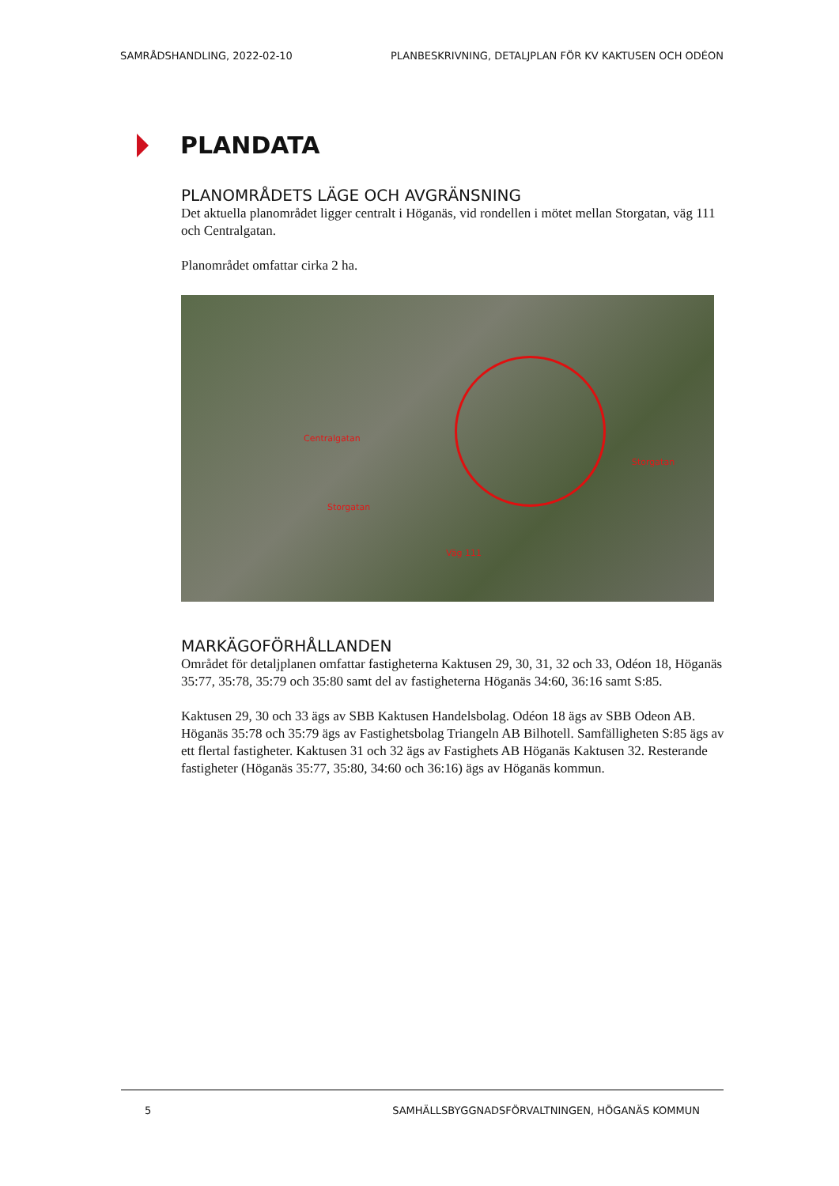SAMRÅDSHANDLING, 2022-02-10 PLANBESKRIVNING, DETALJPLAN FÖR KV KAKTUSEN OCH ODÉON
PLANDATA
PLANOMRÅDETS LÄGE OCH AVGRÄNSNING
Det aktuella planområdet ligger centralt i Höganäs, vid rondellen i mötet mellan Storgatan, väg 111 och Centralgatan.
Planområdet omfattar cirka 2 ha.
Centralgatan
Storgatan
Storgatan
Väg 111
MARKÄGOFÖRHÅLLANDEN
Området för detaljplanen omfattar fastigheterna Kaktusen 29, 30, 31, 32 och 33, Odéon 18, Höganäs 35:77, 35:78, 35:79 och 35:80 samt del av fastigheterna Höganäs 34:60, 36:16 samt S:85.
Kaktusen 29, 30 och 33 ägs av SBB Kaktusen Handelsbolag. Odéon 18 ägs av SBB Odeon AB. Höganäs 35:78 och 35:79 ägs av Fastighetsbolag Triangeln AB Bilhotell. Samfälligheten S:85 ägs av ett flertal fastigheter. Kaktusen 31 och 32 ägs av Fastighets AB Höganäs Kaktusen 32. Resterande fastigheter (Höganäs 35:77, 35:80, 34:60 och 36:16) ägs av Höganäs kommun.
5 SAMHÄLLSBYGGNADSFÖRVALTNINGEN, HÖGANÄS KOMMUN